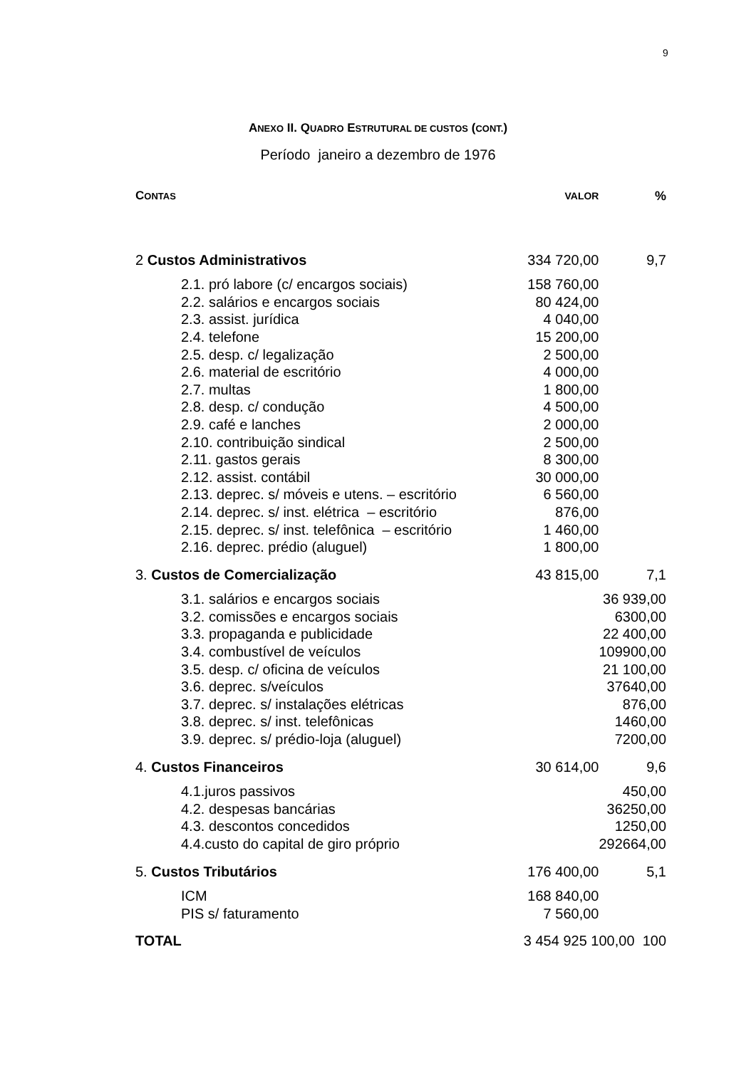9
ANEXO II. QUADRO ESTRUTURAL DE CUSTOS (CONT.)
Período janeiro a dezembro de 1976
| C ONTAS | VALOR | % |
| --- | --- | --- |
| 2 Custos Administrativos | 334 720,00 | 9,7 |
| 2.1. pró labore (c/ encargos sociais) | 158 760,00 | |
| 2.2. salários e encargos sociais | 80 424,00 | |
| 2.3. assist. jurídica | 4 040,00 | |
| 2.4. telefone | 15 200,00 | |
| 2.5. desp. c/ legalização | 2 500,00 | |
| 2.6. material de escritório | 4 000,00 | |
| 2.7. multas | 1 800,00 | |
| 2.8. desp. c/ condução | 4 500,00 | |
| 2.9. café e lanches | 2 000,00 | |
| 2.10. contribuição sindical | 2 500,00 | |
| 2.11. gastos gerais | 8 300,00 | |
| 2.12. assist. contábil | 30 000,00 | |
| 2.13. deprec. s/ móveis e utens. – escritório | 6 560,00 | |
| 2.14. deprec. s/ inst. elétrica – escritório | 876,00 | |
| 2.15. deprec. s/ inst. telefônica – escritório | 1 460,00 | |
| 2.16. deprec. prédio (aluguel) | 1 800,00 | |
| 3. Custos de Comercialização | 43 815,00 | 7,1 |
| 3.1. salários e encargos sociais | | 36 939,00 |
| 3.2. comissões e encargos sociais | | 6300,00 |
| 3.3. propaganda e publicidade | | 22 400,00 |
| 3.4. combustível de veículos | | 109900,00 |
| 3.5. desp. c/ oficina de veículos | | 21 100,00 |
| 3.6. deprec. s/veículos | | 37640,00 |
| 3.7. deprec. s/ instalações elétricas | | 876,00 |
| 3.8. deprec. s/ inst. telefônicas | | 1460,00 |
| 3.9. deprec. s/ prédio-loja (aluguel) | | 7200,00 |
| 4. Custos Financeiros | 30 614,00 | 9,6 |
| 4.1.juros passivos | | 450,00 |
| 4.2. despesas bancárias | | 36250,00 |
| 4.3. descontos concedidos | | 1250,00 |
| 4.4.custo do capital de giro próprio | | 292664,00 |
| 5. Custos Tributários | 176 400,00 | 5,1 |
| ICM | 168 840,00 | |
| PIS s/ faturamento | 7 560,00 | |
| TOTAL | 3 454 925 100,00 100 | |